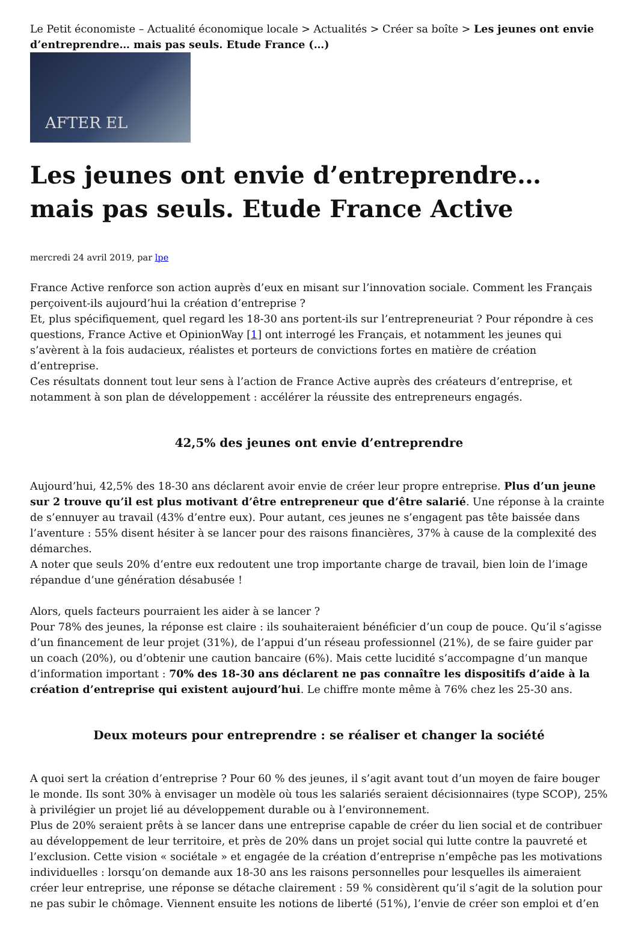Le Petit économiste – Actualité économique locale > Actualités > Créer sa boîte > Les jeunes ont envie d’entreprendre… mais pas seuls. Etude France (…)
AFTER EL
Les jeunes ont envie d’entreprendre… mais pas seuls. Etude France Active
mercredi 24 avril 2019, par lpe
France Active renforce son action auprès d’eux en misant sur l’innovation sociale. Comment les Français perçoivent-ils aujourd’hui la création d’entreprise ?
Et, plus spécifiquement, quel regard les 18-30 ans portent-ils sur l’entrepreneuriat ? Pour répondre à ces questions, France Active et OpinionWay [1] ont interrogé les Français, et notamment les jeunes qui s’avèrent à la fois audacieux, réalistes et porteurs de convictions fortes en matière de création d’entreprise.
Ces résultats donnent tout leur sens à l’action de France Active auprès des créateurs d’entreprise, et notamment à son plan de développement : accélérer la réussite des entrepreneurs engagés.
42,5% des jeunes ont envie d’entreprendre
Aujourd’hui, 42,5% des 18-30 ans déclarent avoir envie de créer leur propre entreprise. Plus d’un jeune sur 2 trouve qu’il est plus motivant d’être entrepreneur que d’être salarié. Une réponse à la crainte de s’ennuyer au travail (43% d’entre eux). Pour autant, ces jeunes ne s’engagent pas tête baissée dans l’aventure : 55% disent hésiter à se lancer pour des raisons financières, 37% à cause de la complexité des démarches.
A noter que seuls 20% d’entre eux redoutent une trop importante charge de travail, bien loin de l’image répandue d’une génération désabusée !
Alors, quels facteurs pourraient les aider à se lancer ?
Pour 78% des jeunes, la réponse est claire : ils souhaiteraient bénéficier d’un coup de pouce. Qu’il s’agisse d’un financement de leur projet (31%), de l’appui d’un réseau professionnel (21%), de se faire guider par un coach (20%), ou d’obtenir une caution bancaire (6%). Mais cette lucidité s’accompagne d’un manque d’information important : 70% des 18-30 ans déclarent ne pas connaître les dispositifs d’aide à la création d’entreprise qui existent aujourd’hui. Le chiffre monte même à 76% chez les 25-30 ans.
Deux moteurs pour entreprendre : se réaliser et changer la société
A quoi sert la création d’entreprise ? Pour 60 % des jeunes, il s’agit avant tout d’un moyen de faire bouger le monde. Ils sont 30% à envisager un modèle où tous les salariés seraient décisionnaires (type SCOP), 25% à privilégier un projet lié au développement durable ou à l’environnement.
Plus de 20% seraient prêts à se lancer dans une entreprise capable de créer du lien social et de contribuer au développement de leur territoire, et près de 20% dans un projet social qui lutte contre la pauvreté et l’exclusion. Cette vision « sociétale » et engagée de la création d’entreprise n’empêche pas les motivations individuelles : lorsqu’on demande aux 18-30 ans les raisons personnelles pour lesquelles ils aimeraient créer leur entreprise, une réponse se détache clairement : 59 % considèrent qu’il s’agit de la solution pour ne pas subir le chômage. Viennent ensuite les notions de liberté (51%), l’envie de créer son emploi et d’en